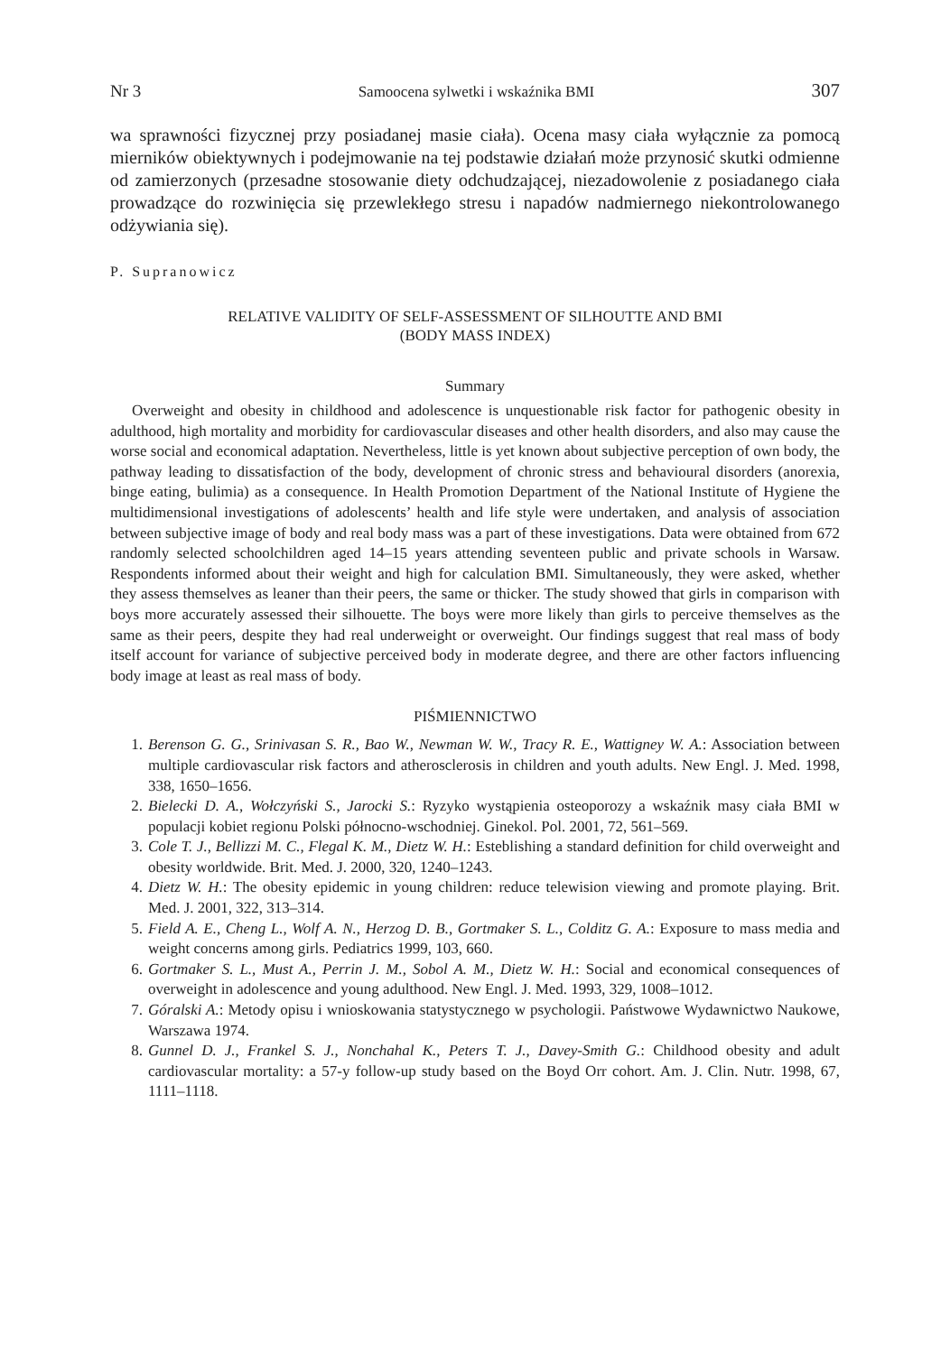Nr 3 Samoocena sylwetki i wskaźnika BMI 307
wa sprawności fizycznej przy posiadanej masie ciała). Ocena masy ciała wyłącznie za pomocą mierników obiektywnych i podejmowanie na tej podstawie działań może przynosić skutki odmienne od zamierzonych (przesadne stosowanie diety odchudzającej, niezadowolenie z posiadanego ciała prowadzące do rozwinięcia się przewlekłego stresu i napadów nadmiernego niekontrolowanego odżywiania się).
P. Supranowicz
RELATIVE VALIDITY OF SELF-ASSESSMENT OF SILHOUTTE AND BMI
(BODY MASS INDEX)
Summary
Overweight and obesity in childhood and adolescence is unquestionable risk factor for pathogenic obesity in adulthood, high mortality and morbidity for cardiovascular diseases and other health disorders, and also may cause the worse social and economical adaptation. Nevertheless, little is yet known about subjective perception of own body, the pathway leading to dissatisfaction of the body, development of chronic stress and behavioural disorders (anorexia, binge eating, bulimia) as a consequence. In Health Promotion Department of the National Institute of Hygiene the multidimensional investigations of adolescents’ health and life style were undertaken, and analysis of association between subjective image of body and real body mass was a part of these investigations. Data were obtained from 672 randomly selected schoolchildren aged 14–15 years attending seventeen public and private schools in Warsaw. Respondents informed about their weight and high for calculation BMI. Simultaneously, they were asked, whether they assess themselves as leaner than their peers, the same or thicker. The study showed that girls in comparison with boys more accurately assessed their silhouette. The boys were more likely than girls to perceive themselves as the same as their peers, despite they had real underweight or overweight. Our findings suggest that real mass of body itself account for variance of subjective perceived body in moderate degree, and there are other factors influencing body image at least as real mass of body.
PIŚMIENNICTWO
1. Berenson G. G., Srinivasan S. R., Bao W., Newman W. W., Tracy R. E., Wattigney W. A.: Association between multiple cardiovascular risk factors and atherosclerosis in children and youth adults. New Engl. J. Med. 1998, 338, 1650–1656.
2. Bielecki D. A., Wołczyński S., Jarocki S.: Ryzyko wystąpienia osteoporozy a wskaźnik masy ciała BMI w populacji kobiet regionu Polski północno-wschodniej. Ginekol. Pol. 2001, 72, 561–569.
3. Cole T. J., Bellizzi M. C., Flegal K. M., Dietz W. H.: Esteblishing a standard definition for child overweight and obesity worldwide. Brit. Med. J. 2000, 320, 1240–1243.
4. Dietz W. H.: The obesity epidemic in young children: reduce telewision viewing and promote playing. Brit. Med. J. 2001, 322, 313–314.
5. Field A. E., Cheng L., Wolf A. N., Herzog D. B., Gortmaker S. L., Colditz G. A.: Exposure to mass media and weight concerns among girls. Pediatrics 1999, 103, 660.
6. Gortmaker S. L., Must A., Perrin J. M., Sobol A. M., Dietz W. H.: Social and economical consequences of overweight in adolescence and young adulthood. New Engl. J. Med. 1993, 329, 1008–1012.
7. Góralski A.: Metody opisu i wnioskowania statystycznego w psychologii. Państwowe Wydawnictwo Naukowe, Warszawa 1974.
8. Gunnel D. J., Frankel S. J., Nonchahal K., Peters T. J., Davey-Smith G.: Childhood obesity and adult cardiovascular mortality: a 57-y follow-up study based on the Boyd Orr cohort. Am. J. Clin. Nutr. 1998, 67, 1111–1118.